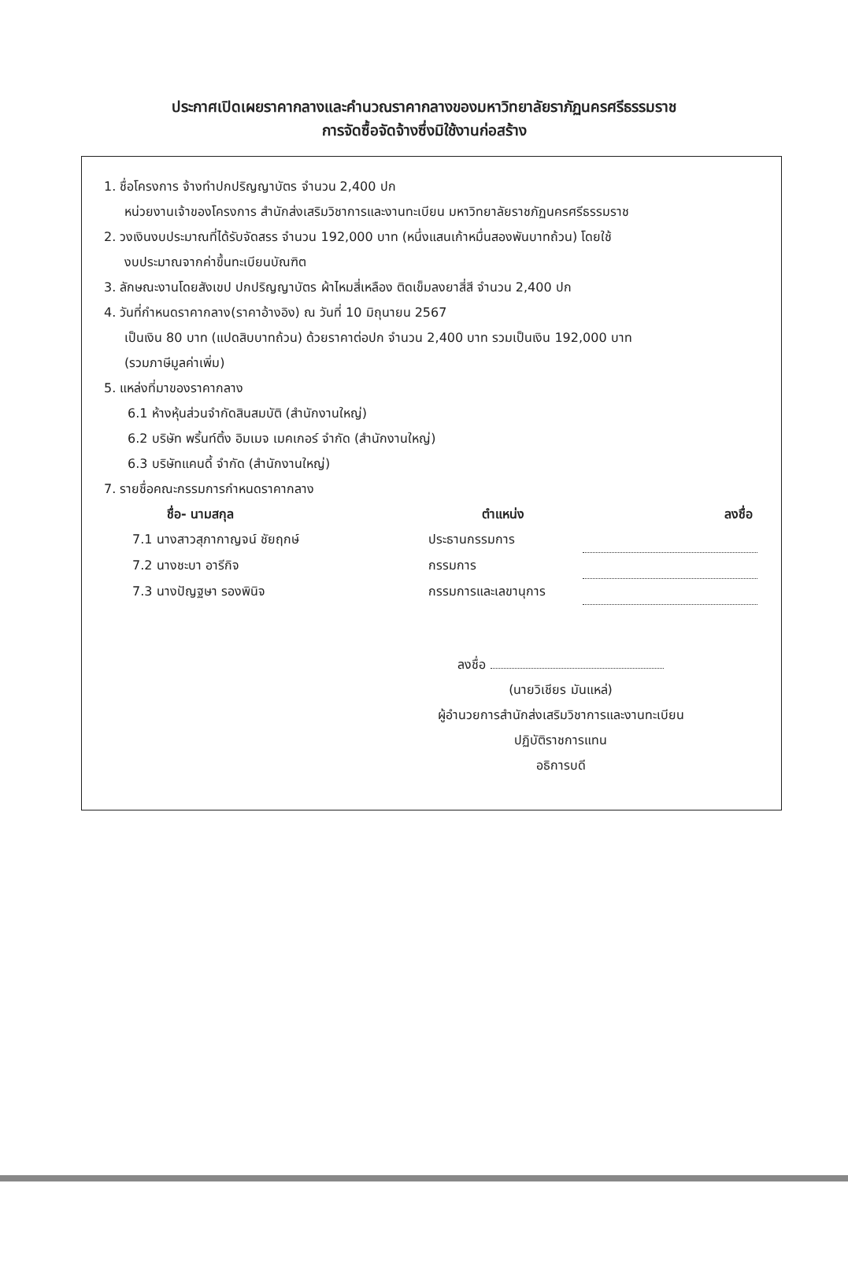ประกาศเปิดเผยราคากลางและคำนวณราคากลางของมหาวิทยาลัยราภัฏนครศรีธรรมราช
การจัดซื้อจัดจ้างซึ่งมิใช้งานก่อสร้าง
1. ชื่อโครงการ จ้างทำปกปริญญาบัตร จำนวน 2,400 ปก
หน่วยงานเจ้าของโครงการ สำนักส่งเสริมวิชาการและงานทะเบียน มหาวิทยาลัยราชภัฏนครศรีธรรมราช
2. วงเงินงบประมาณที่ได้รับจัดสรร จำนวน 192,000 บาท (หนึ่งแสนเก้าหมื่นสองพันบาทถ้วน) โดยใช้
งบประมาณจากค่าขึ้นทะเบียนบัณฑิต
3. ลักษณะงานโดยสังเขป ปกปริญญาบัตร ผ้าไหมสี่เหลือง ติดเข็มลงยาสี่สี จำนวน 2,400 ปก
4. วันที่กำหนดราคากลาง(ราคาอ้างอิง) ณ วันที่ 10 มิถุนายน 2567
เป็นเงิน 80 บาท (แปดสิบบาทถ้วน) ด้วยราคาต่อปก จำนวน 2,400 บาท รวมเป็นเงิน 192,000 บาท
(รวมภาษีมูลค่าเพิ่ม)
5. แหล่งที่มาของราคากลาง
6.1 ห้างหุ้นส่วนจำกัดสินสมบัติ (สำนักงานใหญ่)
6.2 บริษัท พริ้นท์ติ้ง อิมเมจ เมคเกอร์ จำกัด (สำนักงานใหญ่)
6.3 บริษัทแคนดี้ จำกัด (สำนักงานใหญ่)
7. รายชื่อคณะกรรมการกำหนดราคากลาง
| ชื่อ- นามสกุล | ตำแหน่ง | ลงชื่อ |
| --- | --- | --- |
| 7.1 นางสาวสุภากาญจน์ ชัยฤกษ์ | ประธานกรรมการ | |
| 7.2 นางชะบา อารีกิจ | กรรมการ | |
| 7.3 นางปัญฐษา รองพินิจ | กรรมการและเลขานุการ | |
ลงชื่อ
(นายวิเชียร มันแหล่)
ผู้อำนวยการสำนักส่งเสริมวิชาการและงานทะเบียน
ปฏิบัติราชการแทน
อธิการบดี